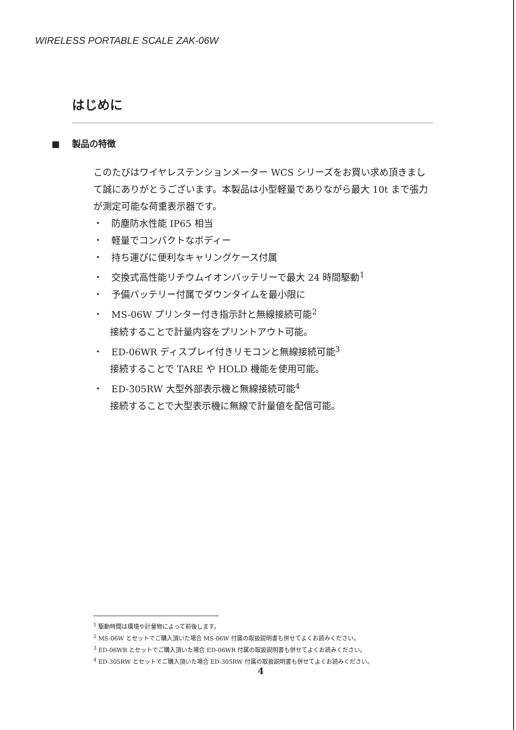WIRELESS PORTABLE SCALE ZAK-06W
はじめに
■ 製品の特徴
このたびはワイヤレステンションメーター WCS シリーズをお買い求め頂きまして誠にありがとうございます。本製品は小型軽量でありながら最大 10t まで張力が測定可能な荷重表示器です。
・ 防塵防水性能 IP65 相当
・ 軽量でコンパクトなボディー
・ 持ち運びに便利なキャリングケース付属
・ 交換式高性能リチウムイオンバッテリーで最大 24 時間駆動<sup>1</sup>
・ 予備バッテリー付属でダウンタイムを最小限に
・ MS-06W プリンター付き指示計と無線接続可能<sup>2</sup>
接続することで計量内容をプリントアウト可能。
・ ED-06WR ディスプレイ付きリモコンと無線接続可能<sup>3</sup>
接続することで TARE や HOLD 機能を使用可能。
・ ED-305RW 大型外部表示機と無線接続可能<sup>4</sup>
接続することで大型表示機に無線で計量値を配信可能。
<sup>1</sup> 駆動時間は環境や計量物によって前後します。
<sup>2</sup> MS-06W とセットでご購入頂いた場合 MS-06W 付属の取扱説明書も併せてよくお読みください。
<sup>3</sup> ED-06WR とセットでご購入頂いた場合 ED-06WR 付属の取扱説明書も併せてよくお読みください。
<sup>4</sup> ED-305RW とセットでご購入頂いた場合 ED-305RW 付属の取扱説明書も併せてよくお読みください。
4